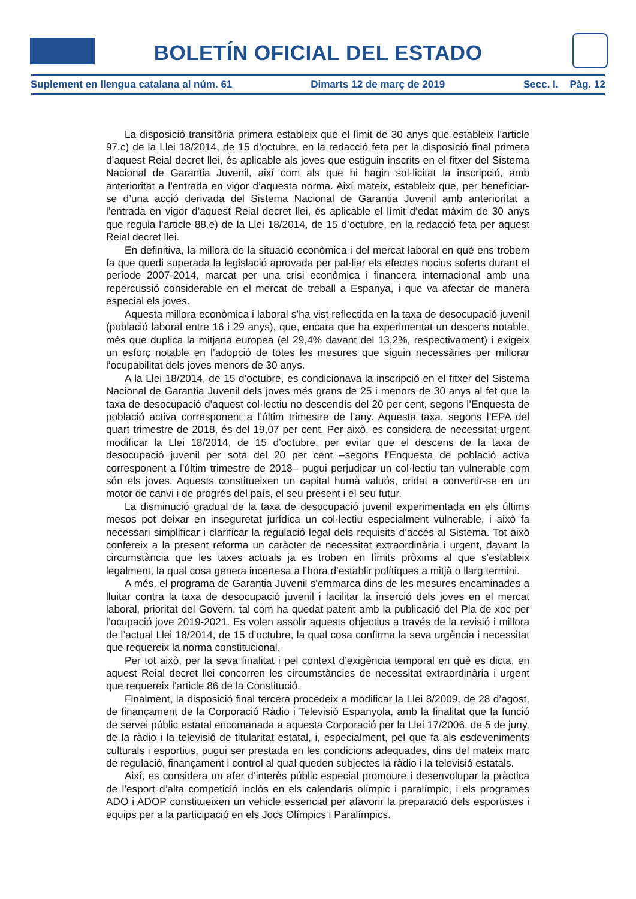BOLETÍN OFICIAL DEL ESTADO
Suplement en llengua catalana al núm. 61 Dimarts 12 de març de 2019 Secc. I. Pàg. 12
La disposició transitòria primera estableix que el límit de 30 anys que estableix l’article 97.c) de la Llei 18/2014, de 15 d’octubre, en la redacció feta per la disposició final primera d’aquest Reial decret llei, és aplicable als joves que estiguin inscrits en el fitxer del Sistema Nacional de Garantia Juvenil, així com als que hi hagin sol·licitat la inscripció, amb anterioritat a l’entrada en vigor d’aquesta norma. Així mateix, estableix que, per beneficiar-se d’una acció derivada del Sistema Nacional de Garantia Juvenil amb anterioritat a l’entrada en vigor d’aquest Reial decret llei, és aplicable el límit d’edat màxim de 30 anys que regula l’article 88.e) de la Llei 18/2014, de 15 d’octubre, en la redacció feta per aquest Reial decret llei.
En definitiva, la millora de la situació econòmica i del mercat laboral en què ens trobem fa que quedi superada la legislació aprovada per pal·liar els efectes nocius soferts durant el període 2007-2014, marcat per una crisi econòmica i financera internacional amb una repercussió considerable en el mercat de treball a Espanya, i que va afectar de manera especial els joves.
Aquesta millora econòmica i laboral s’ha vist reflectida en la taxa de desocupació juvenil (població laboral entre 16 i 29 anys), que, encara que ha experimentat un descens notable, més que duplica la mitjana europea (el 29,4% davant del 13,2%, respectivament) i exigeix un esforç notable en l’adopció de totes les mesures que siguin necessàries per millorar l’ocupabilitat dels joves menors de 30 anys.
A la Llei 18/2014, de 15 d’octubre, es condicionava la inscripció en el fitxer del Sistema Nacional de Garantia Juvenil dels joves més grans de 25 i menors de 30 anys al fet que la taxa de desocupació d’aquest col·lectiu no descendís del 20 per cent, segons l’Enquesta de població activa corresponent a l’últim trimestre de l’any. Aquesta taxa, segons l’EPA del quart trimestre de 2018, és del 19,07 per cent. Per això, es considera de necessitat urgent modificar la Llei 18/2014, de 15 d’octubre, per evitar que el descens de la taxa de desocupació juvenil per sota del 20 per cent –segons l’Enquesta de població activa corresponent a l’últim trimestre de 2018– pugui perjudicar un col·lectiu tan vulnerable com són els joves. Aquests constitueixen un capital humà valuós, cridat a convertir-se en un motor de canvi i de progrés del país, el seu present i el seu futur.
La disminució gradual de la taxa de desocupació juvenil experimentada en els últims mesos pot deixar en inseguretat jurídica un col·lectiu especialment vulnerable, i això fa necessari simplificar i clarificar la regulació legal dels requisits d’accés al Sistema. Tot això confereix a la present reforma un caràcter de necessitat extraordinària i urgent, davant la circumstància que les taxes actuals ja es troben en límits pròxims al que s’estableix legalment, la qual cosa genera incertesa a l’hora d’establir polítiques a mitjà o llarg termini.
A més, el programa de Garantia Juvenil s’emmarca dins de les mesures encaminades a lluitar contra la taxa de desocupació juvenil i facilitar la inserció dels joves en el mercat laboral, prioritat del Govern, tal com ha quedat patent amb la publicació del Pla de xoc per l’ocupació jove 2019-2021. Es volen assolir aquests objectius a través de la revisió i millora de l’actual Llei 18/2014, de 15 d’octubre, la qual cosa confirma la seva urgència i necessitat que requereix la norma constitucional.
Per tot això, per la seva finalitat i pel context d’exigència temporal en què es dicta, en aquest Reial decret llei concorren les circumstàncies de necessitat extraordinària i urgent que requereix l’article 86 de la Constitució.
Finalment, la disposició final tercera procedeix a modificar la Llei 8/2009, de 28 d’agost, de finançament de la Corporació Ràdio i Televisió Espanyola, amb la finalitat que la funció de servei públic estatal encomanada a aquesta Corporació per la Llei 17/2006, de 5 de juny, de la ràdio i la televisió de titularitat estatal, i, especialment, pel que fa als esdeveniments culturals i esportius, pugui ser prestada en les condicions adequades, dins del mateix marc de regulació, finançament i control al qual queden subjectes la ràdio i la televisió estatals.
Així, es considera un afer d’interès públic especial promoure i desenvolupar la pràctica de l’esport d’alta competició inclòs en els calendaris olímpic i paralímpic, i els programes ADO i ADOP constitueixen un vehicle essencial per afavorir la preparació dels esportistes i equips per a la participació en els Jocs Olímpics i Paralímpics.